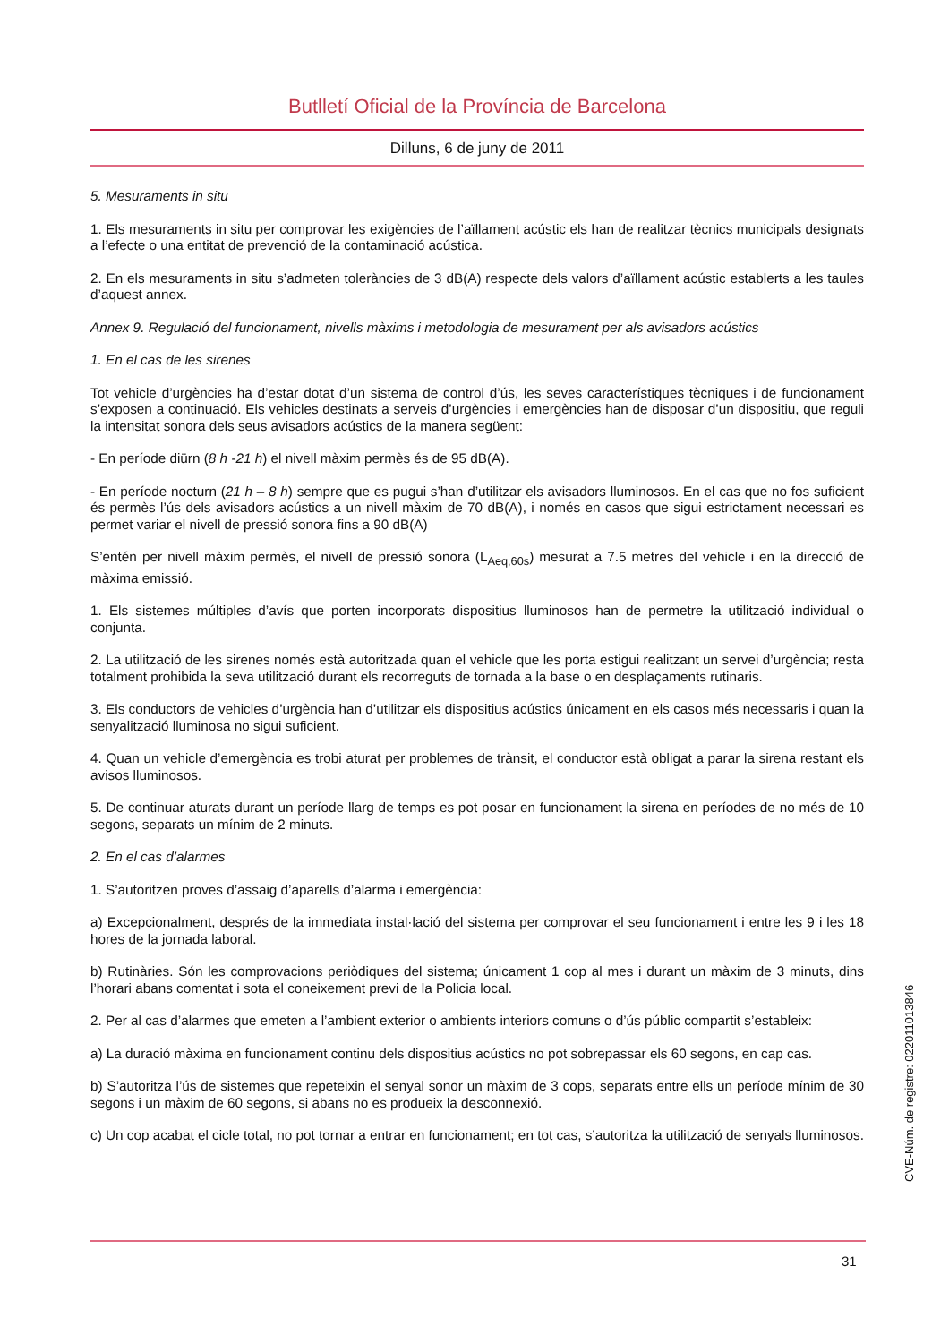Butlletí Oficial de la Província de Barcelona
Dilluns, 6 de juny de 2011
5. Mesuraments in situ
1. Els mesuraments in situ per comprovar les exigències de l’aïllament acústic els han de realitzar tècnics municipals designats a l’efecte o una entitat de prevenció de la contaminació acústica.
2. En els mesuraments in situ s’admeten toleràncies de 3 dB(A) respecte dels valors d’aïllament acústic establerts a les taules d’aquest annex.
Annex 9. Regulació del funcionament, nivells màxims i metodologia de mesurament per als avisadors acústics
1. En el cas de les sirenes
Tot vehicle d’urgències ha d’estar dotat d’un sistema de control d’ús, les seves característiques tècniques i de funcionament s’exposen a continuació. Els vehicles destinats a serveis d’urgències i emergències han de disposar d’un dispositiu, que reguli la intensitat sonora dels seus avisadors acústics de la manera següent:
- En període diürn (8 h -21 h) el nivell màxim permès és de 95 dB(A).
- En període nocturn (21 h – 8 h) sempre que es pugui s’han d’utilitzar els avisadors lluminosos. En el cas que no fos suficient és permès l’ús dels avisadors acústics a un nivell màxim de 70 dB(A), i només en casos que sigui estrictament necessari es permet variar el nivell de pressió sonora fins a 90 dB(A)
S’entén per nivell màxim permès, el nivell de pressió sonora (L<sub>Aeq,60s</sub>) mesurat a 7.5 metres del vehicle i en la direcció de màxima emissió.
1. Els sistemes múltiples d’avís que porten incorporats dispositius lluminosos han de permetre la utilització individual o conjunta.
2. La utilització de les sirenes només està autoritzada quan el vehicle que les porta estigui realitzant un servei d’urgència; resta totalment prohibida la seva utilització durant els recorreguts de tornada a la base o en desplaçaments rutinaris.
3. Els conductors de vehicles d’urgència han d’utilitzar els dispositius acústics únicament en els casos més necessaris i quan la senyalització lluminosa no sigui suficient.
4. Quan un vehicle d’emergència es trobi aturat per problemes de trànsit, el conductor està obligat a parar la sirena restant els avisos lluminosos.
5. De continuar aturats durant un període llarg de temps es pot posar en funcionament la sirena en períodes de no més de 10 segons, separats un mínim de 2 minuts.
2. En el cas d’alarmes
1. S’autoritzen proves d’assaig d’aparells d’alarma i emergència:
a) Excepcionalment, després de la immediata instal·lació del sistema per comprovar el seu funcionament i entre les 9 i les 18 hores de la jornada laboral.
b) Rutinàries. Són les comprovacions periòdiques del sistema; únicament 1 cop al mes i durant un màxim de 3 minuts, dins l’horari abans comentat i sota el coneixement previ de la Policia local.
2. Per al cas d’alarmes que emeten a l’ambient exterior o ambients interiors comuns o d’ús públic compartit s’estableix:
a) La duració màxima en funcionament continu dels dispositius acústics no pot sobrepassar els 60 segons, en cap cas.
b) S’autoritza l’ús de sistemes que repeteixin el senyal sonor un màxim de 3 cops, separats entre ells un període mínim de 30 segons i un màxim de 60 segons, si abans no es produeix la desconnexió.
c) Un cop acabat el cicle total, no pot tornar a entrar en funcionament; en tot cas, s’autoritza la utilització de senyals lluminosos.
CVE-Núm. de registre: 022011013846
31